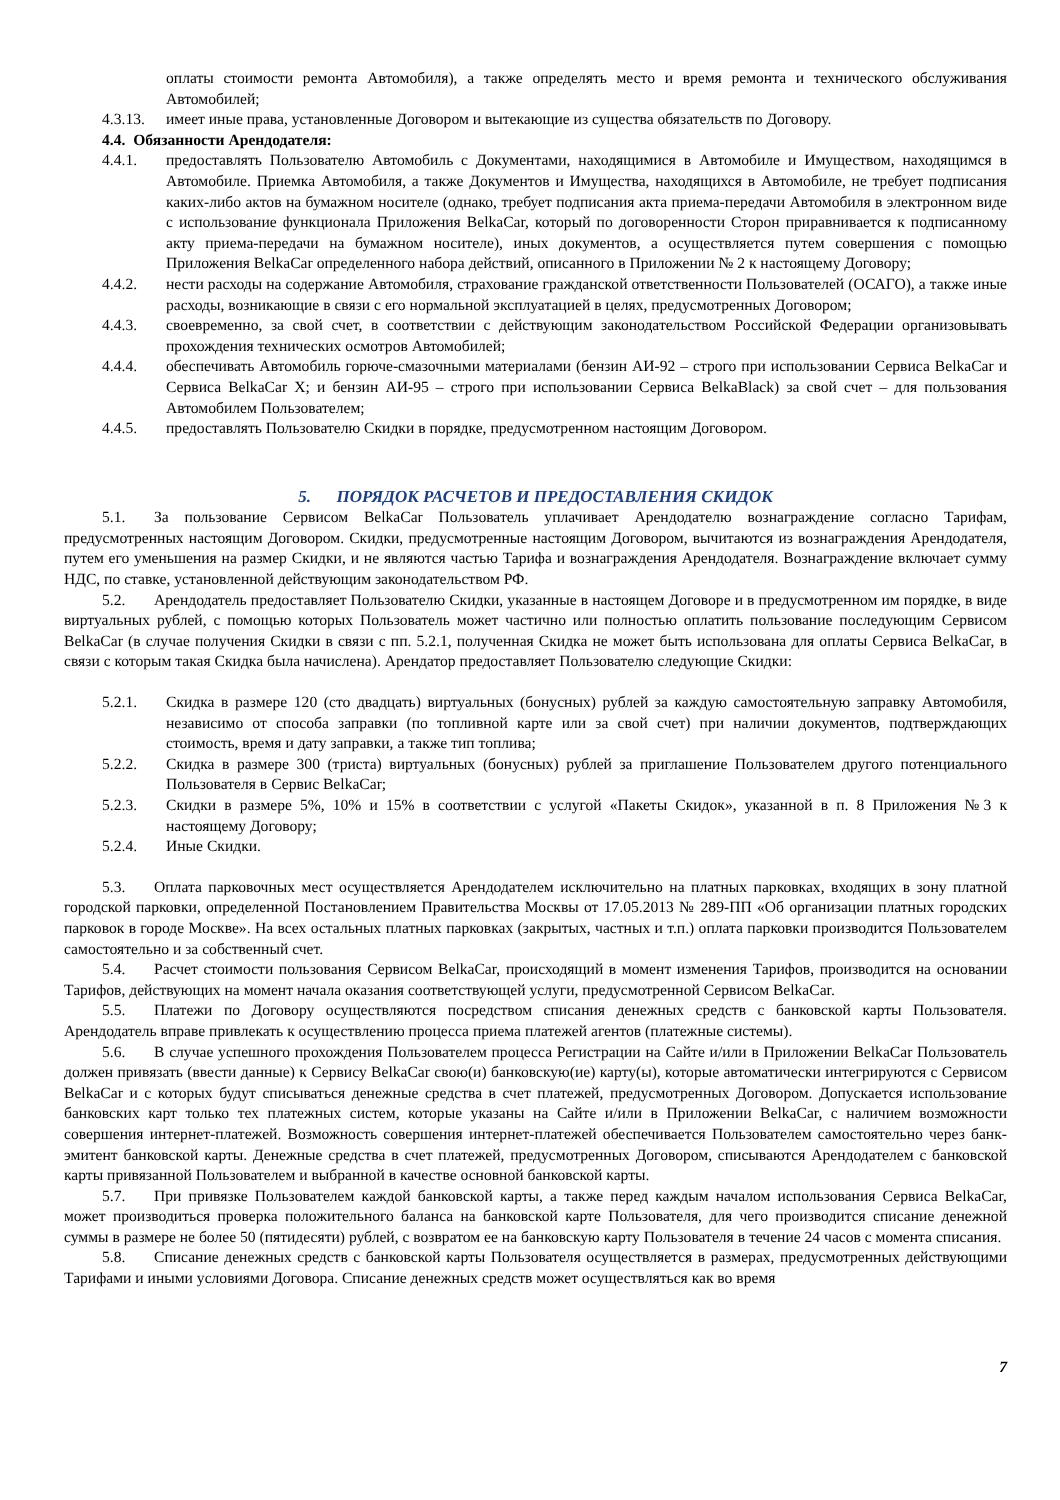оплаты стоимости ремонта Автомобиля), а также определять место и время ремонта и технического обслуживания Автомобилей;
4.3.13. имеет иные права, установленные Договором и вытекающие из существа обязательств по Договору.
4.4. Обязанности Арендодателя:
4.4.1. предоставлять Пользователю Автомобиль с Документами, находящимися в Автомобиле и Имуществом, находящимся в Автомобиле. Приемка Автомобиля, а также Документов и Имущества, находящихся в Автомобиле, не требует подписания каких-либо актов на бумажном носителе (однако, требует подписания акта приема-передачи Автомобиля в электронном виде с использование функционала Приложения BelkaCar, который по договоренности Сторон приравнивается к подписанному акту приема-передачи на бумажном носителе), иных документов, а осуществляется путем совершения с помощью Приложения BelkaCar определенного набора действий, описанного в Приложении № 2 к настоящему Договору;
4.4.2. нести расходы на содержание Автомобиля, страхование гражданской ответственности Пользователей (ОСАГО), а также иные расходы, возникающие в связи с его нормальной эксплуатацией в целях, предусмотренных Договором;
4.4.3. своевременно, за свой счет, в соответствии с действующим законодательством Российской Федерации организовывать прохождения технических осмотров Автомобилей;
4.4.4. обеспечивать Автомобиль горюче-смазочными материалами (бензин АИ-92 – строго при использовании Сервиса BelkaCar и Сервиса BelkaCar X; и бензин АИ-95 – строго при использовании Сервиса BelkaBlack) за свой счет – для пользования Автомобилем Пользователем;
4.4.5. предоставлять Пользователю Скидки в порядке, предусмотренном настоящим Договором.
5. ПОРЯДОК РАСЧЕТОВ И ПРЕДОСТАВЛЕНИЯ СКИДОК
5.1. За пользование Сервисом BelkaCar Пользователь уплачивает Арендодателю вознаграждение согласно Тарифам, предусмотренных настоящим Договором. Скидки, предусмотренные настоящим Договором, вычитаются из вознаграждения Арендодателя, путем его уменьшения на размер Скидки, и не являются частью Тарифа и вознаграждения Арендодателя. Вознаграждение включает сумму НДС, по ставке, установленной действующим законодательством РФ.
5.2. Арендодатель предоставляет Пользователю Скидки, указанные в настоящем Договоре и в предусмотренном им порядке, в виде виртуальных рублей, с помощью которых Пользователь может частично или полностью оплатить пользование последующим Сервисом BelkaCar (в случае получения Скидки в связи с пп. 5.2.1, полученная Скидка не может быть использована для оплаты Сервиса BelkaCar, в связи с которым такая Скидка была начислена). Арендатор предоставляет Пользователю следующие Скидки:
5.2.1. Скидка в размере 120 (сто двадцать) виртуальных (бонусных) рублей за каждую самостоятельную заправку Автомобиля, независимо от способа заправки (по топливной карте или за свой счет) при наличии документов, подтверждающих стоимость, время и дату заправки, а также тип топлива;
5.2.2. Скидка в размере 300 (триста) виртуальных (бонусных) рублей за приглашение Пользователем другого потенциального Пользователя в Сервис BelkaCar;
5.2.3. Скидки в размере 5%, 10% и 15% в соответствии с услугой «Пакеты Скидок», указанной в п. 8 Приложения №3 к настоящему Договору;
5.2.4. Иные Скидки.
5.3. Оплата парковочных мест осуществляется Арендодателем исключительно на платных парковках, входящих в зону платной городской парковки, определенной Постановлением Правительства Москвы от 17.05.2013 № 289-ПП «Об организации платных городских парковок в городе Москве». На всех остальных платных парковках (закрытых, частных и т.п.) оплата парковки производится Пользователем самостоятельно и за собственный счет.
5.4. Расчет стоимости пользования Сервисом BelkaCar, происходящий в момент изменения Тарифов, производится на основании Тарифов, действующих на момент начала оказания соответствующей услуги, предусмотренной Сервисом BelkaCar.
5.5. Платежи по Договору осуществляются посредством списания денежных средств с банковской карты Пользователя. Арендодатель вправе привлекать к осуществлению процесса приема платежей агентов (платежные системы).
5.6. В случае успешного прохождения Пользователем процесса Регистрации на Сайте и/или в Приложении BelkaCar Пользователь должен привязать (ввести данные) к Сервису BelkaCar свою(и) банковскую(ие) карту(ы), которые автоматически интегрируются с Сервисом BelkaCar и с которых будут списываться денежные средства в счет платежей, предусмотренных Договором. Допускается использование банковских карт только тех платежных систем, которые указаны на Сайте и/или в Приложении BelkaCar, с наличием возможности совершения интернет-платежей. Возможность совершения интернет-платежей обеспечивается Пользователем самостоятельно через банк-эмитент банковской карты. Денежные средства в счет платежей, предусмотренных Договором, списываются Арендодателем с банковской карты привязанной Пользователем и выбранной в качестве основной банковской карты.
5.7. При привязке Пользователем каждой банковской карты, а также перед каждым началом использования Сервиса BelkaCar, может производиться проверка положительного баланса на банковской карте Пользователя, для чего производится списание денежной суммы в размере не более 50 (пятидесяти) рублей, с возвратом ее на банковскую карту Пользователя в течение 24 часов с момента списания.
5.8. Списание денежных средств с банковской карты Пользователя осуществляется в размерах, предусмотренных действующими Тарифами и иными условиями Договора. Списание денежных средств может осуществляться как во время
7